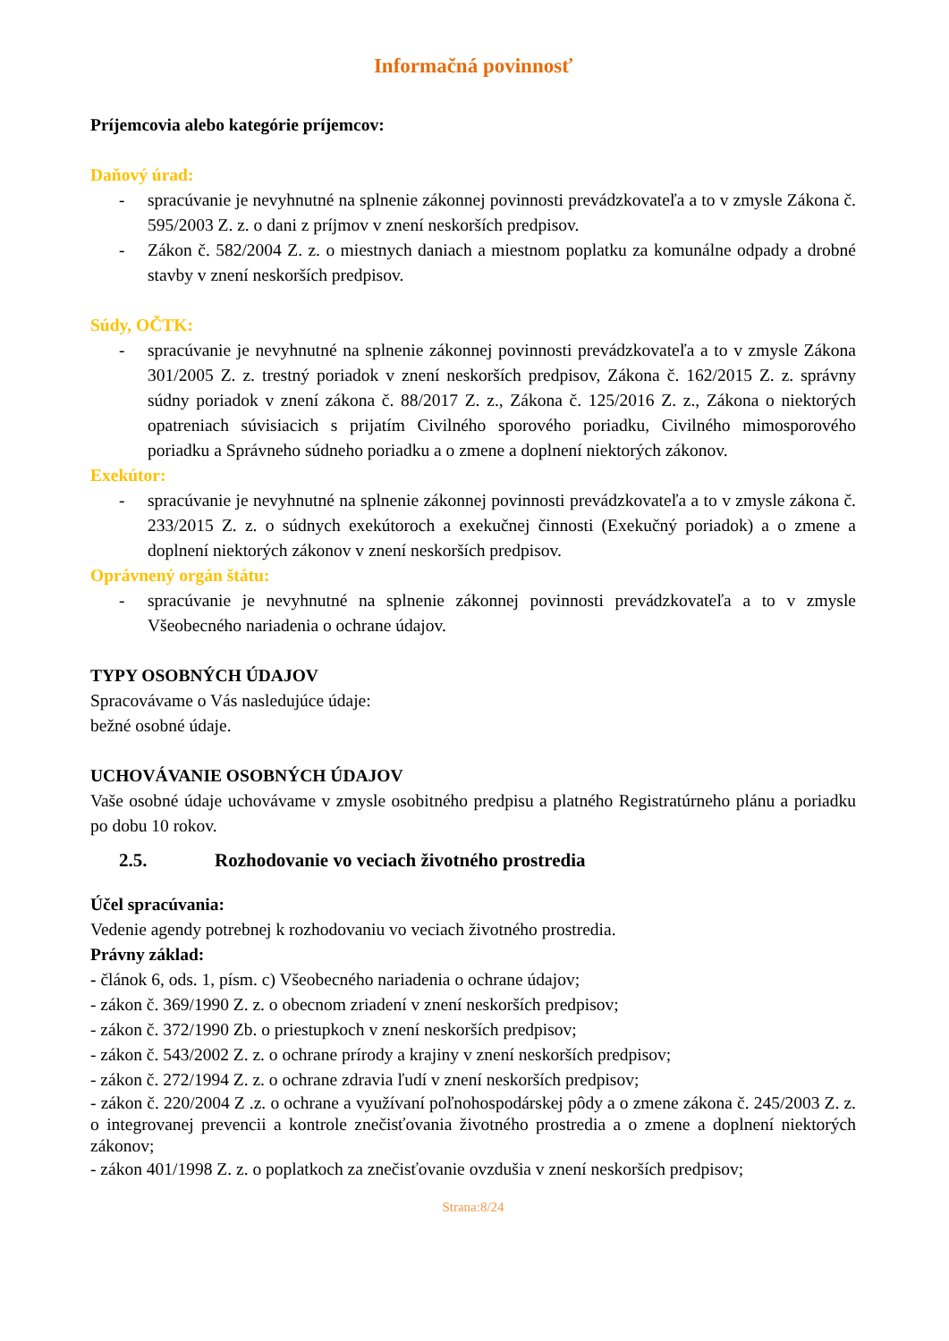Informačná povinnosť
Príjemcovia alebo kategórie príjemcov:
Daňový úrad:
- spracúvanie je nevyhnutné na splnenie zákonnej povinnosti prevádzkovateľa a to v zmysle Zákona č. 595/2003 Z. z. o dani z príjmov v znení neskorších predpisov.
- Zákon č. 582/2004 Z. z. o miestnych daniach a miestnom poplatku za komunálne odpady a drobné stavby v znení neskorších predpisov.
Súdy, OČTK:
- spracúvanie je nevyhnutné na splnenie zákonnej povinnosti prevádzkovateľa a to v zmysle Zákona 301/2005 Z. z. trestný poriadok v znení neskorších predpisov, Zákona č. 162/2015 Z. z. správny súdny poriadok v znení zákona č. 88/2017 Z. z., Zákona č. 125/2016 Z. z., Zákona o niektorých opatreniach súvisiacich s prijatím Civilného sporového poriadku, Civilného mimosporového poriadku a Správneho súdneho poriadku a o zmene a doplnení niektorých zákonov.
Exekútor:
- spracúvanie je nevyhnutné na splnenie zákonnej povinnosti prevádzkovateľa a to v zmysle zákona č. 233/2015 Z. z. o súdnych exekútoroch a exekučnej činnosti (Exekučný poriadok) a o zmene a doplnení niektorých zákonov v znení neskorších predpisov.
Oprávnený orgán štátu:
- spracúvanie je nevyhnutné na splnenie zákonnej povinnosti prevádzkovateľa a to v zmysle Všeobecného nariadenia o ochrane údajov.
TYPY OSOBNÝCH ÚDAJOV
Spracovávame o Vás nasledujúce údaje:
bežné osobné údaje.
UCHOVÁVANIE OSOBNÝCH ÚDAJOV
Vaše osobné údaje uchovávame v zmysle osobitného predpisu a platného Registratúrneho plánu a poriadku po dobu 10 rokov.
2.5. Rozhodovanie vo veciach životného prostredia
Účel spracúvania:
Vedenie agendy potrebnej k rozhodovaniu vo veciach životného prostredia.
Právny základ:
- článok 6, ods. 1, písm. c) Všeobecného nariadenia o ochrane údajov;
- zákon č. 369/1990 Z. z. o obecnom zriadení v znení neskorších predpisov;
- zákon č. 372/1990 Zb. o priestupkoch v znení neskorších predpisov;
- zákon č. 543/2002 Z. z. o ochrane prírody a krajiny v znení neskorších predpisov;
- zákon č. 272/1994 Z. z. o ochrane zdravia ľudí v znení neskorších predpisov;
- zákon č. 220/2004 Z .z. o ochrane a využívaní poľnohospodárskej pôdy a o zmene zákona č. 245/2003 Z. z. o integrovanej prevencii a kontrole znečisťovania životného prostredia a o zmene a doplnení niektorých zákonov;
- zákon 401/1998 Z. z. o poplatkoch za znečisťovanie ovzdušia v znení neskorších predpisov;
Strana:8/24